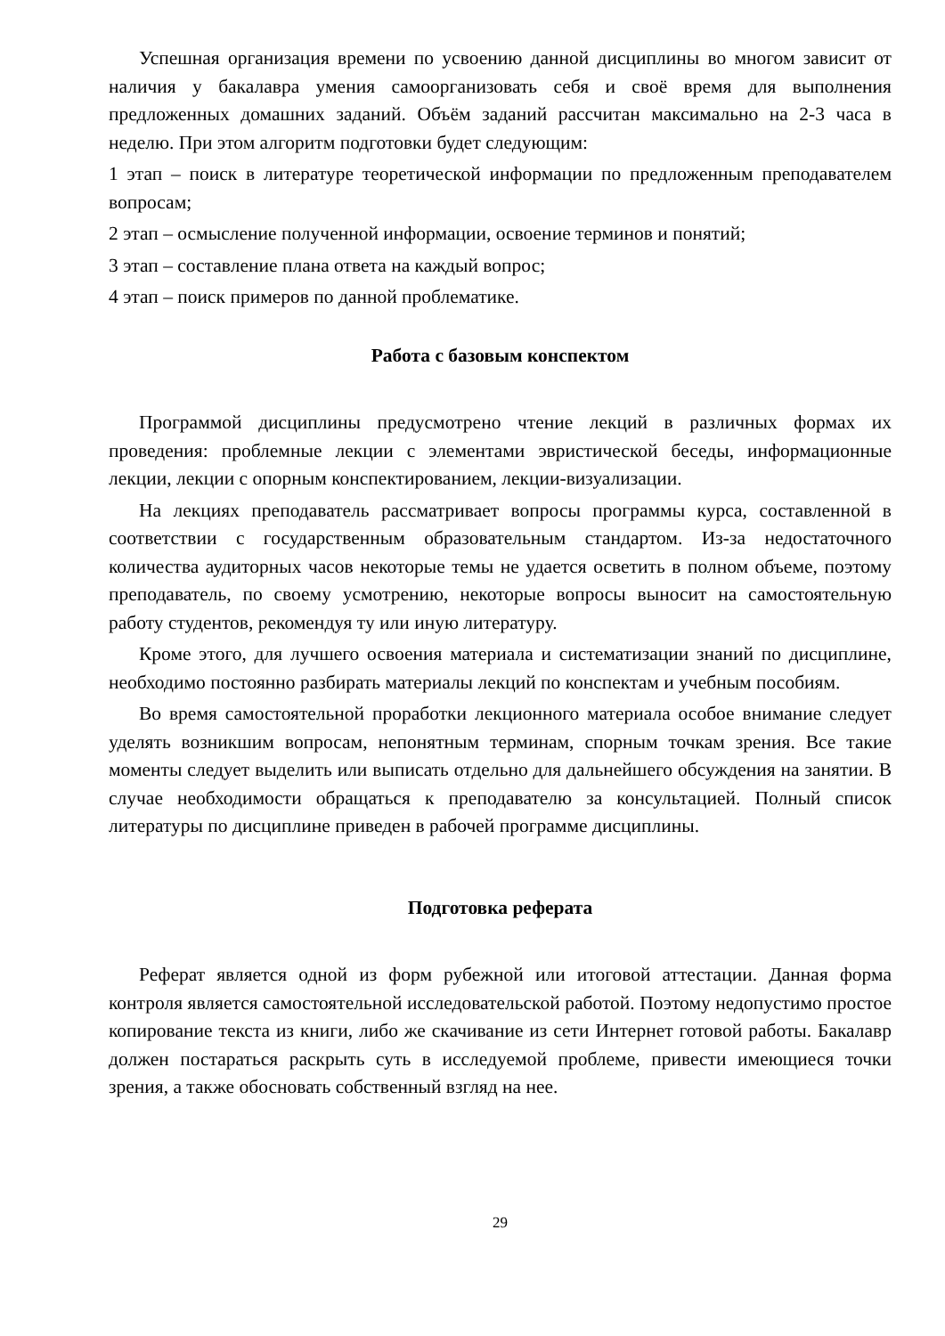Успешная организация времени по усвоению данной дисциплины во многом зависит от наличия у бакалавра умения самоорганизовать себя и своё время для выполнения предложенных домашних заданий. Объём заданий рассчитан максимально на 2-3 часа в неделю. При этом алгоритм подготовки будет следующим:
1 этап – поиск в литературе теоретической информации по предложенным преподавателем вопросам;
2 этап – осмысление полученной информации, освоение терминов и понятий;
3 этап – составление плана ответа на каждый вопрос;
4 этап – поиск примеров по данной проблематике.
Работа с базовым конспектом
Программой дисциплины предусмотрено чтение лекций в различных формах их проведения: проблемные лекции с элементами эвристической беседы, информационные лекции, лекции с опорным конспектированием, лекции-визуализации.
На лекциях преподаватель рассматривает вопросы программы курса, составленной в соответствии с государственным образовательным стандартом. Из-за недостаточного количества аудиторных часов некоторые темы не удается осветить в полном объеме, поэтому преподаватель, по своему усмотрению, некоторые вопросы выносит на самостоятельную работу студентов, рекомендуя ту или иную литературу.
Кроме этого, для лучшего освоения материала и систематизации знаний по дисциплине, необходимо постоянно разбирать материалы лекций по конспектам и учебным пособиям.
Во время самостоятельной проработки лекционного материала особое внимание следует уделять возникшим вопросам, непонятным терминам, спорным точкам зрения. Все такие моменты следует выделить или выписать отдельно для дальнейшего обсуждения на занятии. В случае необходимости обращаться к преподавателю за консультацией. Полный список литературы по дисциплине приведен в рабочей программе дисциплины.
Подготовка реферата
Реферат является одной из форм рубежной или итоговой аттестации. Данная форма контроля является самостоятельной исследовательской работой. Поэтому недопустимо простое копирование текста из книги, либо же скачивание из сети Интернет готовой работы. Бакалавр должен постараться раскрыть суть в исследуемой проблеме, привести имеющиеся точки зрения, а также обосновать собственный взгляд на нее.
29